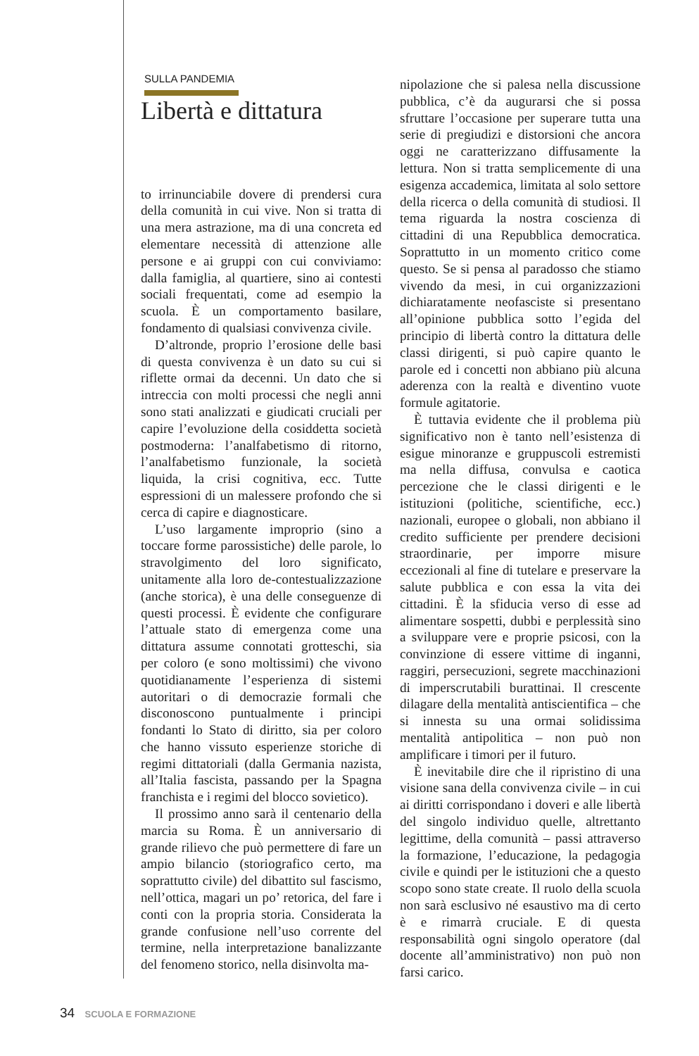SULLA PANDEMIA
Libertà e dittatura
to irrinunciabile dovere di prendersi cura della comunità in cui vive. Non si tratta di una mera astrazione, ma di una concreta ed elementare necessità di attenzione alle persone e ai gruppi con cui conviviamo: dalla famiglia, al quartiere, sino ai contesti sociali frequentati, come ad esempio la scuola. È un comportamento basilare, fondamento di qualsiasi convivenza civile.
D’altronde, proprio l’erosione delle basi di questa convivenza è un dato su cui si riflette ormai da decenni. Un dato che si intreccia con molti processi che negli anni sono stati analizzati e giudicati cruciali per capire l’evoluzione della cosiddetta società postmoderna: l’analfabetismo di ritorno, l’analfabetismo funzionale, la società liquida, la crisi cognitiva, ecc. Tutte espressioni di un malessere profondo che si cerca di capire e diagnosticare.
L’uso largamente improprio (sino a toccare forme parossistiche) delle parole, lo stravolgimento del loro significato, unitamente alla loro de-contestualizzazione (anche storica), è una delle conseguenze di questi processi. È evidente che configurare l’attuale stato di emergenza come una dittatura assume connotati grotteschi, sia per coloro (e sono moltissimi) che vivono quotidianamente l’esperienza di sistemi autoritari o di democrazie formali che disconoscono puntualmente i principi fondanti lo Stato di diritto, sia per coloro che hanno vissuto esperienze storiche di regimi dittatoriali (dalla Germania nazista, all’Italia fascista, passando per la Spagna franchista e i regimi del blocco sovietico).
Il prossimo anno sarà il centenario della marcia su Roma. È un anniversario di grande rilievo che può permettere di fare un ampio bilancio (storiografico certo, ma soprattutto civile) del dibattito sul fascismo, nell’ottica, magari un po’ retorica, del fare i conti con la propria storia. Considerata la grande confusione nell’uso corrente del termine, nella interpretazione banalizzante del fenomeno storico, nella disinvolta ma-
nipolazione che si palesa nella discussione pubblica, c’è da augurarsi che si possa sfruttare l’occasione per superare tutta una serie di pregiudizi e distorsioni che ancora oggi ne caratterizzano diffusamente la lettura. Non si tratta semplicemente di una esigenza accademica, limitata al solo settore della ricerca o della comunità di studiosi. Il tema riguarda la nostra coscienza di cittadini di una Repubblica democratica. Soprattutto in un momento critico come questo. Se si pensa al paradosso che stiamo vivendo da mesi, in cui organizzazioni dichiaratamente neofasciste si presentano all’opinione pubblica sotto l’egida del principio di libertà contro la dittatura delle classi dirigenti, si può capire quanto le parole ed i concetti non abbiano più alcuna aderenza con la realtà e diventino vuote formule agitatorie.
È tuttavia evidente che il problema più significativo non è tanto nell’esistenza di esigue minoranze e gruppuscoli estremisti ma nella diffusa, convulsa e caotica percezione che le classi dirigenti e le istituzioni (politiche, scientifiche, ecc.) nazionali, europee o globali, non abbiano il credito sufficiente per prendere decisioni straordinarie, per imporre misure eccezionali al fine di tutelare e preservare la salute pubblica e con essa la vita dei cittadini. È la sfiducia verso di esse ad alimentare sospetti, dubbi e perplessità sino a sviluppare vere e proprie psicosi, con la convinzione di essere vittime di inganni, raggiri, persecuzioni, segrete macchinazioni di imperscrutabili burattinai. Il crescente dilagare della mentalità antiscientifica – che si innesta su una ormai solidissima mentalità antipolitica – non può non amplificare i timori per il futuro.
È inevitabile dire che il ripristino di una visione sana della convivenza civile – in cui ai diritti corrispondano i doveri e alle libertà del singolo individuo quelle, altrettanto legittime, della comunità – passi attraverso la formazione, l’educazione, la pedagogia civile e quindi per le istituzioni che a questo scopo sono state create. Il ruolo della scuola non sarà esclusivo né esaustivo ma di certo è e rimarrà cruciale. E di questa responsabilità ogni singolo operatore (dal docente all’amministrativo) non può non farsi carico.
34 SCUOLA E FORMAZIONE